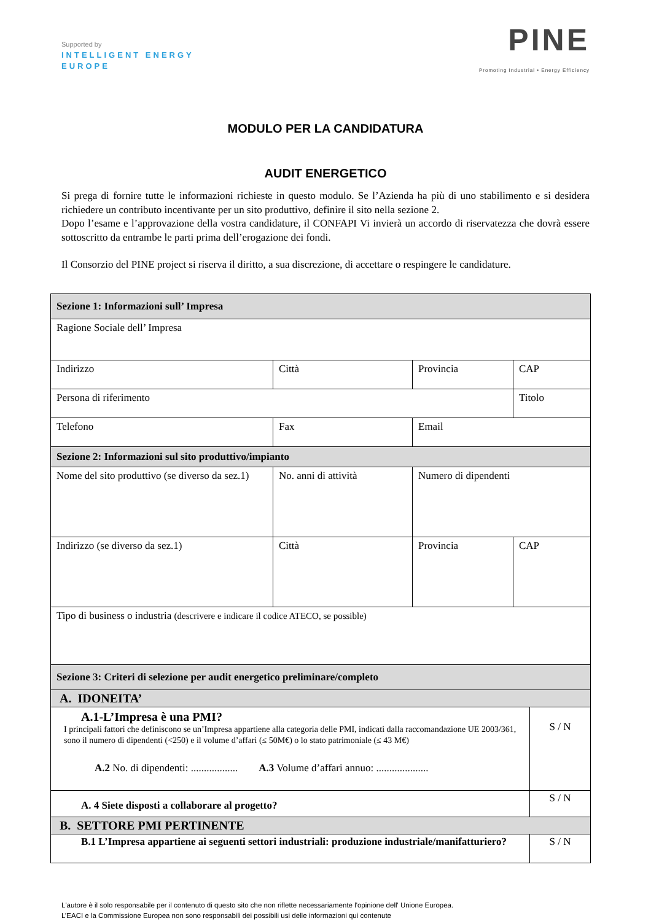Supported by
INTELLIGENT ENERGY
EUROPE
PINE
Promoting Industrial • Energy Efficiency
MODULO PER LA CANDIDATURA
AUDIT ENERGETICO
Si prega di fornire tutte le informazioni richieste in questo modulo. Se l’Azienda ha più di uno stabilimento e si desidera richiedere un contributo incentivante per un sito produttivo, definire il sito nella sezione 2.
Dopo l’esame e l’approvazione della vostra candidature, il CONFAPI Vi invierà un accordo di riservatezza che dovrà essere sottoscritto da entrambe le parti prima dell’erogazione dei fondi.
Il Consorzio del PINE project si riserva il diritto, a sua discrezione, di accettare o respingere le candidature.
| Sezione 1: Informazioni sull’ Impresa | | | | |
| Ragione Sociale dell’ Impresa | | | | |
| Indirizzo | Città | Provincia | CAP | |
| Persona di riferimento | | | Titolo | |
| Telefono | Fax | Email | | |
| Sezione 2: Informazioni sul sito produttivo/impianto | | | | |
| Nome del sito produttivo (se diverso da sez.1) | No. anni di attività | Numero di dipendenti | | |
| Indirizzo (se diverso da sez.1) | Città | Provincia | CAP | |
| Tipo di business o industria (descrivere e indicare il codice ATECO, se possible) | | | | |
| Sezione 3: Criteri di selezione per audit energetico preliminare/completo | | | | |
| A. IDONEITA’ | | | | |
| A.1-L’Impresa è una PMI? I principali fattori che definiscono se un’Impresa appartiene alla categoria delle PMI, indicati dalla raccomandazione UE 2003/361, sono il numero di dipendenti (<250) e il volume d’affari (≤ 50M€) o lo stato patrimoniale (≤ 43 M€) A.2 No. di dipendenti: .................. A.3 Volume d’affari annuo: .................... | | | | S / N |
| A. 4 Siete disposti a collaborare al progetto? | | | | S / N |
| B. SETTORE PMI PERTINENTE | | | | |
| B.1 L’Impresa appartiene ai seguenti settori industriali: produzione industriale/manifatturiero? | | | | S / N |
L'autore è il solo responsabile per il contenuto di questo sito che non riflette necessariamente l'opinione dell' Unione Europea.
L’EACI e la Commissione Europea non sono responsabili dei possibili usi delle informazioni qui contenute